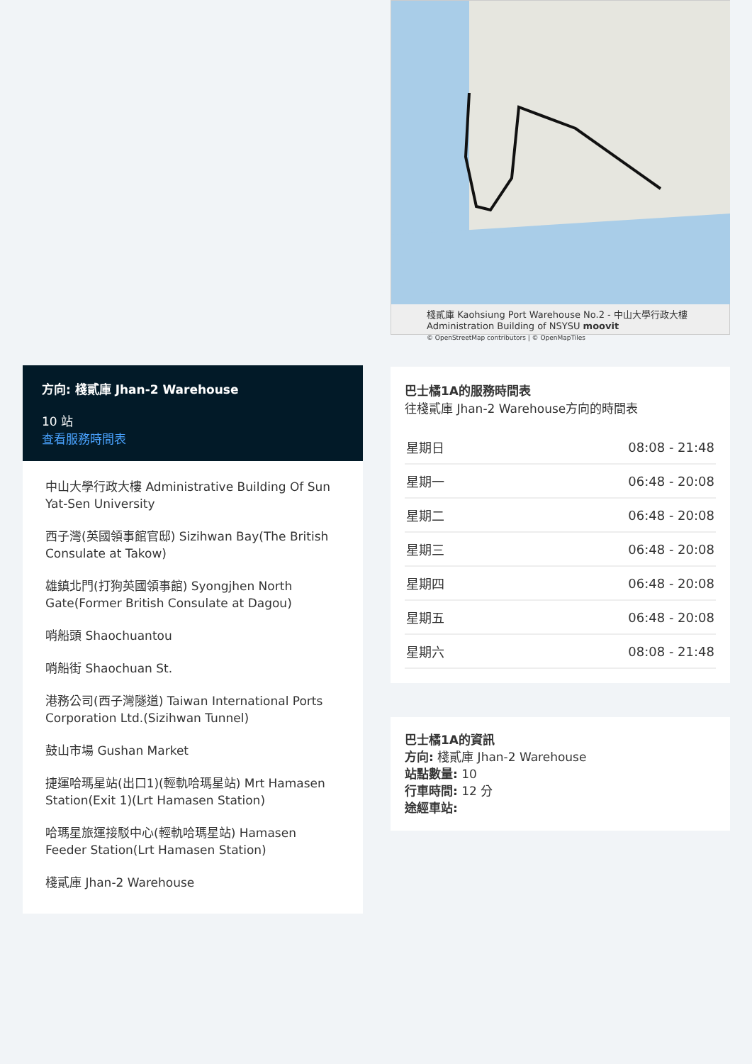棧貳庫 Kaohsiung Port Warehouse No.2 - 中山大學行政大樓 Administration Building of NSYSU moovit
© OpenStreetMap contributors | © OpenMapTiles
巴士橘1A的服務時間表
往棧貳庫 Jhan-2 Warehouse方向的時間表
| 星期日 | 08:08 - 21:48 |
| 星期一 | 06:48 - 20:08 |
| 星期二 | 06:48 - 20:08 |
| 星期三 | 06:48 - 20:08 |
| 星期四 | 06:48 - 20:08 |
| 星期五 | 06:48 - 20:08 |
| 星期六 | 08:08 - 21:48 |
巴士橘1A的資訊
方向: 棧貳庫 Jhan-2 Warehouse
站點數量: 10
行車時間: 12 分
途經車站:
方向: 棧貳庫 Jhan-2 Warehouse
10 站
查看服務時間表
中山大學行政大樓 Administrative Building Of Sun Yat-Sen University
西子灣(英國領事館官邸) Sizihwan Bay(The British Consulate at Takow)
雄鎮北門(打狗英國領事館) Syongjhen North Gate(Former British Consulate at Dagou)
哨船頭 Shaochuantou
哨船街 Shaochuan St.
港務公司(西子灣隧道) Taiwan International Ports Corporation Ltd.(Sizihwan Tunnel)
鼓山市場 Gushan Market
捷運哈瑪星站(出口1)(輕軌哈瑪星站) Mrt Hamasen Station(Exit 1)(Lrt Hamasen Station)
哈瑪星旅運接駁中心(輕軌哈瑪星站) Hamasen Feeder Station(Lrt Hamasen Station)
棧貳庫 Jhan-2 Warehouse